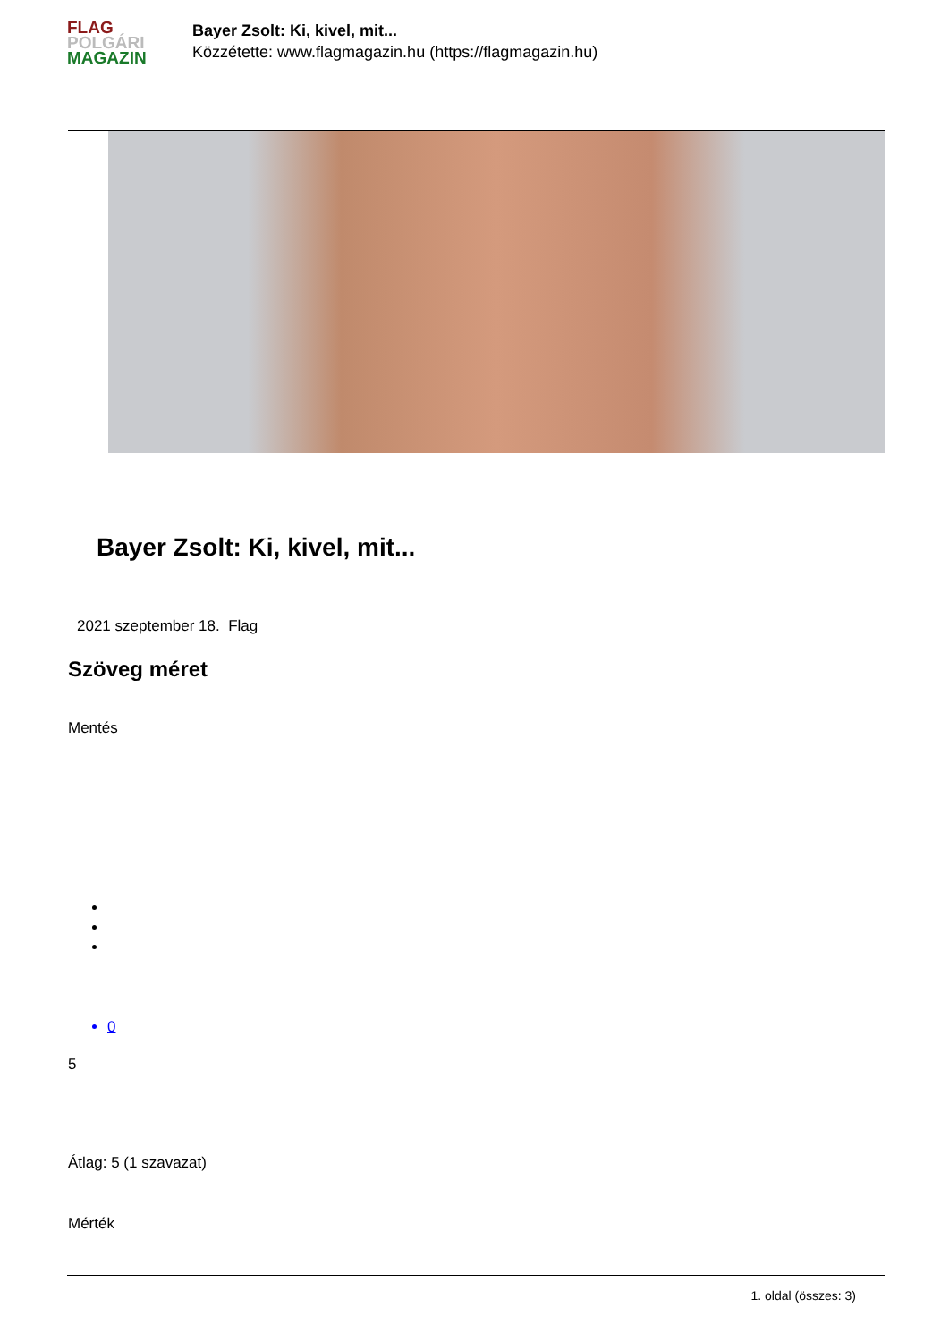FLAG
POLGÁRI
MAGAZIN
Bayer Zsolt: Ki, kivel, mit...
Közzétette: www.flagmagazin.hu (https://flagmagazin.hu)
Bayer Zsolt: Ki, kivel, mit...
2021 szeptember 18. Flag
Szöveg méret
Mentés
0
5
Átlag: 5 (1 szavazat)
Mérték
1. oldal (összes: 3)